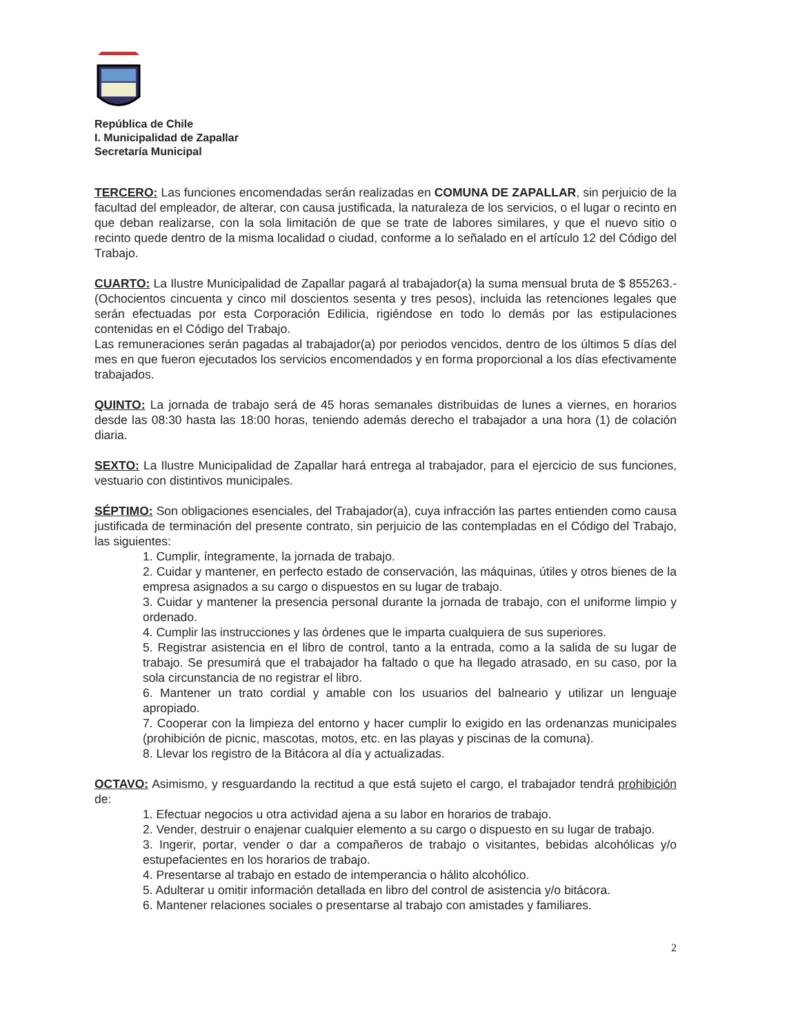República de Chile
I. Municipalidad de Zapallar
Secretaría Municipal
TERCERO: Las funciones encomendadas serán realizadas en COMUNA DE ZAPALLAR, sin perjuicio de la facultad del empleador, de alterar, con causa justificada, la naturaleza de los servicios, o el lugar o recinto en que deban realizarse, con la sola limitación de que se trate de labores similares, y que el nuevo sitio o recinto quede dentro de la misma localidad o ciudad, conforme a lo señalado en el artículo 12 del Código del Trabajo.
CUARTO: La Ilustre Municipalidad de Zapallar pagará al trabajador(a) la suma mensual bruta de $ 855263.-(Ochocientos cincuenta y cinco mil doscientos sesenta y tres pesos), incluida las retenciones legales que serán efectuadas por esta Corporación Edilicia, rigiéndose en todo lo demás por las estipulaciones contenidas en el Código del Trabajo.
Las remuneraciones serán pagadas al trabajador(a) por periodos vencidos, dentro de los últimos 5 días del mes en que fueron ejecutados los servicios encomendados y en forma proporcional a los días efectivamente trabajados.
QUINTO: La jornada de trabajo será de 45 horas semanales distribuidas de lunes a viernes, en horarios desde las 08:30 hasta las 18:00 horas, teniendo además derecho el trabajador a una hora (1) de colación diaria.
SEXTO: La Ilustre Municipalidad de Zapallar hará entrega al trabajador, para el ejercicio de sus funciones, vestuario con distintivos municipales.
SÉPTIMO: Son obligaciones esenciales, del Trabajador(a), cuya infracción las partes entienden como causa justificada de terminación del presente contrato, sin perjuicio de las contempladas en el Código del Trabajo, las siguientes:
1. Cumplir, íntegramente, la jornada de trabajo.
2. Cuidar y mantener, en perfecto estado de conservación, las máquinas, útiles y otros bienes de la empresa asignados a su cargo o dispuestos en su lugar de trabajo.
3. Cuidar y mantener la presencia personal durante la jornada de trabajo, con el uniforme limpio y ordenado.
4. Cumplir las instrucciones y las órdenes que le imparta cualquiera de sus superiores.
5. Registrar asistencia en el libro de control, tanto a la entrada, como a la salida de su lugar de trabajo. Se presumirá que el trabajador ha faltado o que ha llegado atrasado, en su caso, por la sola circunstancia de no registrar el libro.
6. Mantener un trato cordial y amable con los usuarios del balneario y utilizar un lenguaje apropiado.
7. Cooperar con la limpieza del entorno y hacer cumplir lo exigido en las ordenanzas municipales (prohibición de picnic, mascotas, motos, etc. en las playas y piscinas de la comuna).
8. Llevar los registro de la Bitácora al día y actualizadas.
OCTAVO: Asimismo, y resguardando la rectitud a que está sujeto el cargo, el trabajador tendrá prohibición de:
1. Efectuar negocios u otra actividad ajena a su labor en horarios de trabajo.
2. Vender, destruir o enajenar cualquier elemento a su cargo o dispuesto en su lugar de trabajo.
3. Ingerir, portar, vender o dar a compañeros de trabajo o visitantes, bebidas alcohólicas y/o estupefacientes en los horarios de trabajo.
4. Presentarse al trabajo en estado de intemperancia o hálito alcohólico.
5. Adulterar u omitir información detallada en libro del control de asistencia y/o bitácora.
6. Mantener relaciones sociales o presentarse al trabajo con amistades y familiares.
2